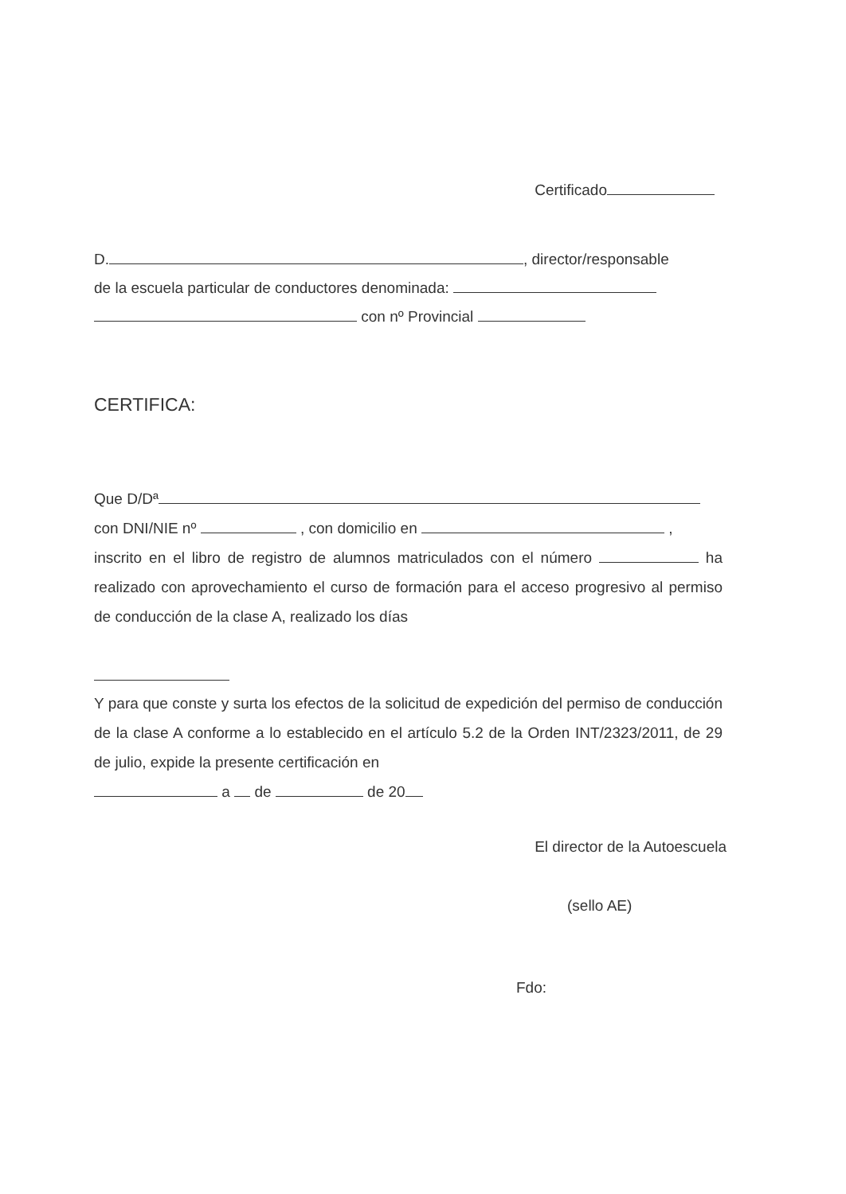Certificado
D. , director/responsable
de la escuela particular de conductores denominada:
con nº Provincial
CERTIFICA:
Que D/Dª
con DNI/NIE nº , con domicilio en ,
inscrito en el libro de registro de alumnos matriculados con el número ha realizado con aprovechamiento el curso de formación para el acceso progresivo al permiso de conducción de la clase A, realizado los días
Y para que conste y surta los efectos de la solicitud de expedición del permiso de conducción de la clase A conforme a lo establecido en el artículo 5.2 de la Orden INT/2323/2011, de 29 de julio, expide la presente certificación en
a de de 20
El director de la Autoescuela
(sello AE)
Fdo: